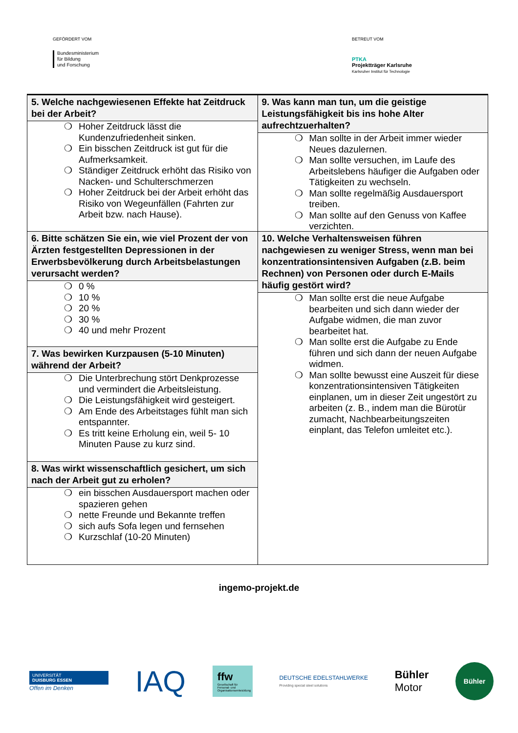GEFÖRDERT VOM
Bundesministerium
für Bildung
und Forschung
BETREUT VOM
PTKA
Projektträger Karlsruhe
Karlsruher Institut für Technologie
| 5. Welche nachgewiesenen Effekte hat Zeitdruck bei der Arbeit? ❍ Hoher Zeitdruck lässt die Kundenzufriedenheit sinken. ❍ Ein bisschen Zeitdruck ist gut für die Aufmerksamkeit. ❍ Ständiger Zeitdruck erhöht das Risiko von Nacken- und Schulterschmerzen ❍ Hoher Zeitdruck bei der Arbeit erhöht das Risiko von Wegeunfällen (Fahrten zur Arbeit bzw. nach Hause). 6. Bitte schätzen Sie ein, wie viel Prozent der von Ärzten festgestellten Depressionen in der Erwerbsbevölkerung durch Arbeitsbelastungen verursacht werden? ❍ 0 % ❍ 10 % ❍ 20 % ❍ 30 % ❍ 40 und mehr Prozent 7. Was bewirken Kurzpausen (5-10 Minuten) während der Arbeit? ❍ Die Unterbrechung stört Denkprozesse und vermindert die Arbeitsleistung. ❍ Die Leistungsfähigkeit wird gesteigert. ❍ Am Ende des Arbeitstages fühlt man sich entspannter. ❍ Es tritt keine Erholung ein, weil 5- 10 Minuten Pause zu kurz sind. 8. Was wirkt wissenschaftlich gesichert, um sich nach der Arbeit gut zu erholen? ❍ ein bisschen Ausdauersport machen oder spazieren gehen ❍ nette Freunde und Bekannte treffen ❍ sich aufs Sofa legen und fernsehen ❍ Kurzschlaf (10-20 Minuten) | 9. Was kann man tun, um die geistige Leistungsfähigkeit bis ins hohe Alter aufrechtzuerhalten? ❍ Man sollte in der Arbeit immer wieder Neues dazulernen. ❍ Man sollte versuchen, im Laufe des Arbeitslebens häufiger die Aufgaben oder Tätigkeiten zu wechseln. ❍ Man sollte regelmäßig Ausdauersport treiben. ❍ Man sollte auf den Genuss von Kaffee verzichten. 10. Welche Verhaltensweisen führen nachgewiesen zu weniger Stress, wenn man bei konzentrationsintensiven Aufgaben (z.B. beim Rechnen) von Personen oder durch E-Mails häufig gestört wird? ❍ Man sollte erst die neue Aufgabe bearbeiten und sich dann wieder der Aufgabe widmen, die man zuvor bearbeitet hat. ❍ Man sollte erst die Aufgabe zu Ende führen und sich dann der neuen Aufgabe widmen. ❍ Man sollte bewusst eine Auszeit für diese konzentrationsintensiven Tätigkeiten einplanen, um in dieser Zeit ungestört zu arbeiten (z. B., indem man die Bürotür zumacht, Nachbearbeitungszeiten einplant, das Telefon umleitet etc.). |
ingemo-projekt.de
UNIVERSITÄT
DUISBURG ESSEN
Offen im Denken
IAQ
ffw
Gesellschaft für Personal- und Organisationsentwicklung
DEUTSCHE EDELSTAHLWERKE
Providing special steel solutions
Bühler
Motor
Bühler